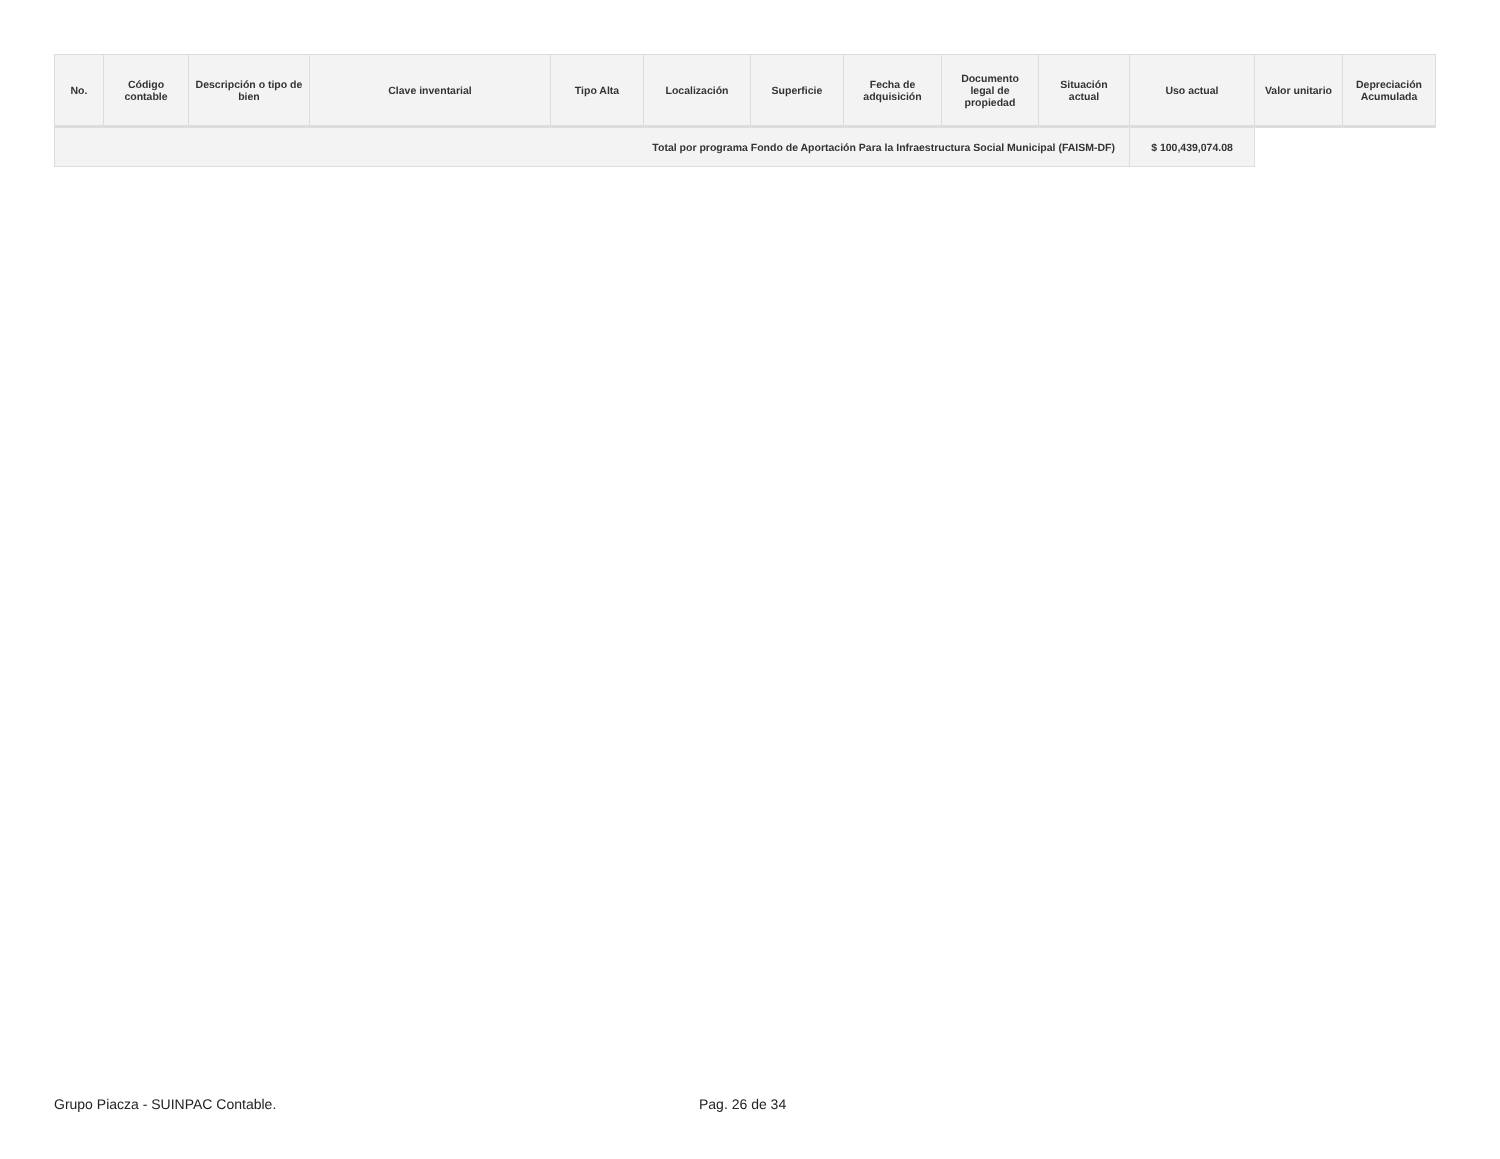| No. | Código contable | Descripción o tipo de bien | Clave inventarial | Tipo Alta | Localización | Superficie | Fecha de adquisición | Documento legal de propiedad | Situación actual | Uso actual | Valor unitario | Depreciación Acumulada |
| --- | --- | --- | --- | --- | --- | --- | --- | --- | --- | --- | --- | --- |
| Total por programa Fondo de Aportación Para la Infraestructura Social Municipal (FAISM-DF) | | | | | | | | | | $ 100,439,074.08 | | |
Grupo Piacza - SUINPAC Contable.
Pag. 26 de 34